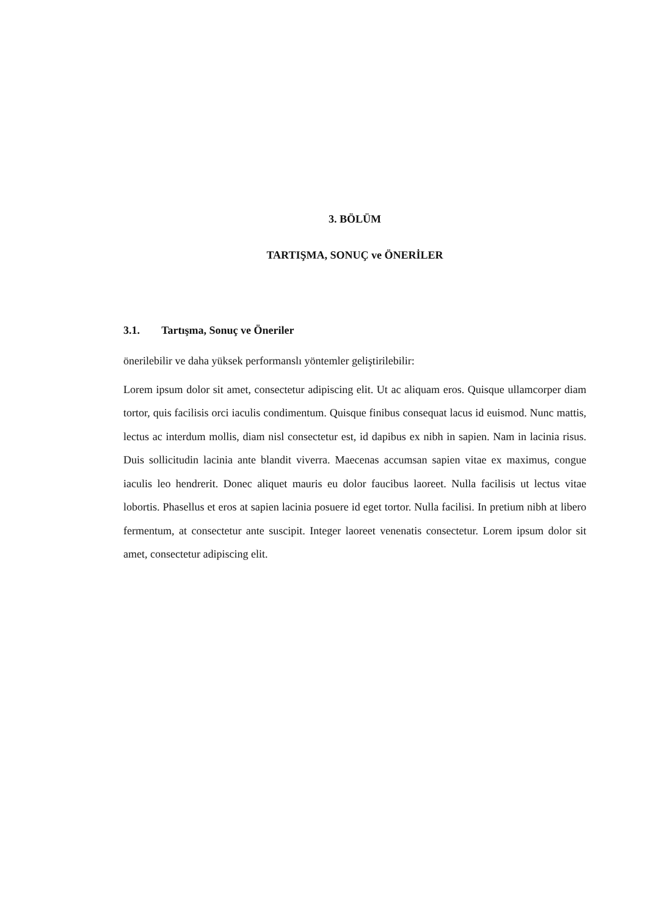3. BÖLÜM
TARTIŞMA, SONUÇ ve ÖNERİLER
3.1. Tartışma, Sonuç ve Öneriler
önerilebilir ve daha yüksek performanslı yöntemler geliştirilebilir:
Lorem ipsum dolor sit amet, consectetur adipiscing elit. Ut ac aliquam eros. Quisque ullamcorper diam tortor, quis facilisis orci iaculis condimentum. Quisque finibus consequat lacus id euismod. Nunc mattis, lectus ac interdum mollis, diam nisl consectetur est, id dapibus ex nibh in sapien. Nam in lacinia risus. Duis sollicitudin lacinia ante blandit viverra. Maecenas accumsan sapien vitae ex maximus, congue iaculis leo hendrerit. Donec aliquet mauris eu dolor faucibus laoreet. Nulla facilisis ut lectus vitae lobortis. Phasellus et eros at sapien lacinia posuere id eget tortor. Nulla facilisi. In pretium nibh at libero fermentum, at consectetur ante suscipit. Integer laoreet venenatis consectetur. Lorem ipsum dolor sit amet, consectetur adipiscing elit.